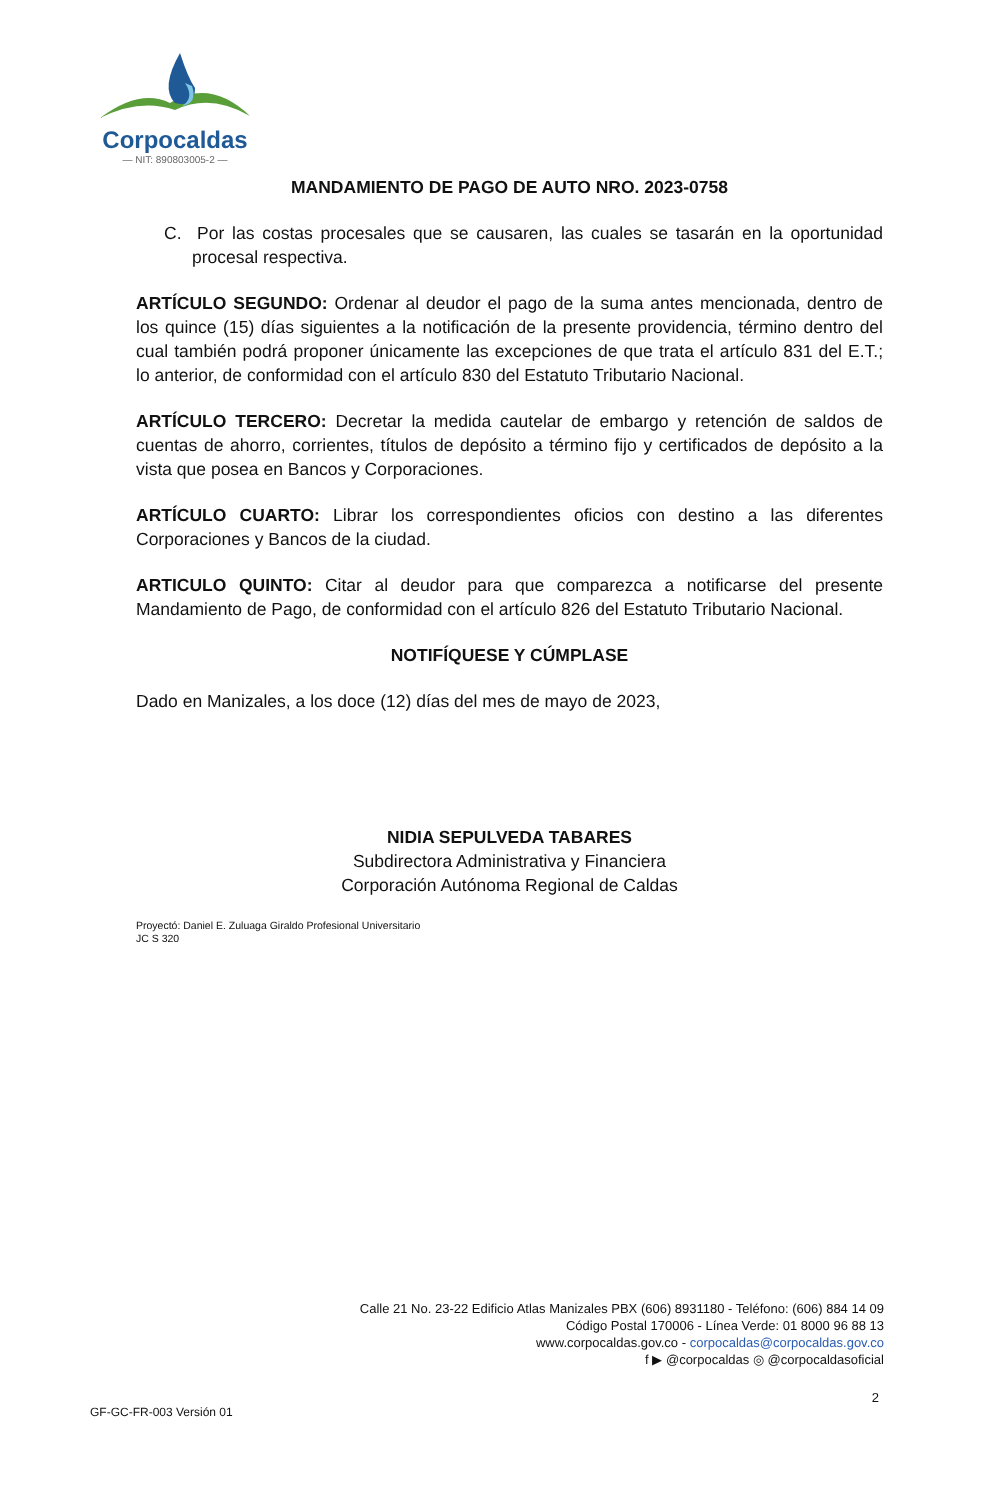Corpocaldas
— NIT: 890803005-2 —
MANDAMIENTO DE PAGO DE AUTO NRO. 2023-0758
C. Por las costas procesales que se causaren, las cuales se tasarán en la oportunidad procesal respectiva.
ARTÍCULO SEGUNDO: Ordenar al deudor el pago de la suma antes mencionada, dentro de los quince (15) días siguientes a la notificación de la presente providencia, término dentro del cual también podrá proponer únicamente las excepciones de que trata el artículo 831 del E.T.; lo anterior, de conformidad con el artículo 830 del Estatuto Tributario Nacional.
ARTÍCULO TERCERO: Decretar la medida cautelar de embargo y retención de saldos de cuentas de ahorro, corrientes, títulos de depósito a término fijo y certificados de depósito a la vista que posea en Bancos y Corporaciones.
ARTÍCULO CUARTO: Librar los correspondientes oficios con destino a las diferentes Corporaciones y Bancos de la ciudad.
ARTICULO QUINTO: Citar al deudor para que comparezca a notificarse del presente Mandamiento de Pago, de conformidad con el artículo 826 del Estatuto Tributario Nacional.
NOTIFÍQUESE Y CÚMPLASE
Dado en Manizales, a los doce (12) días del mes de mayo de 2023,
NIDIA SEPULVEDA TABARES
Subdirectora Administrativa y Financiera
Corporación Autónoma Regional de Caldas
Proyectó: Daniel E. Zuluaga Giraldo Profesional Universitario
JC S 320
Calle 21 No. 23-22 Edificio Atlas Manizales PBX (606) 8931180 - Teléfono: (606) 884 14 09
Código Postal 170006 - Línea Verde: 01 8000 96 88 13
www.corpocaldas.gov.co - corpocaldas@corpocaldas.gov.co
f ▶ @corpocaldas ◎ @corpocaldasoficial
2
GF-GC-FR-003 Versión 01